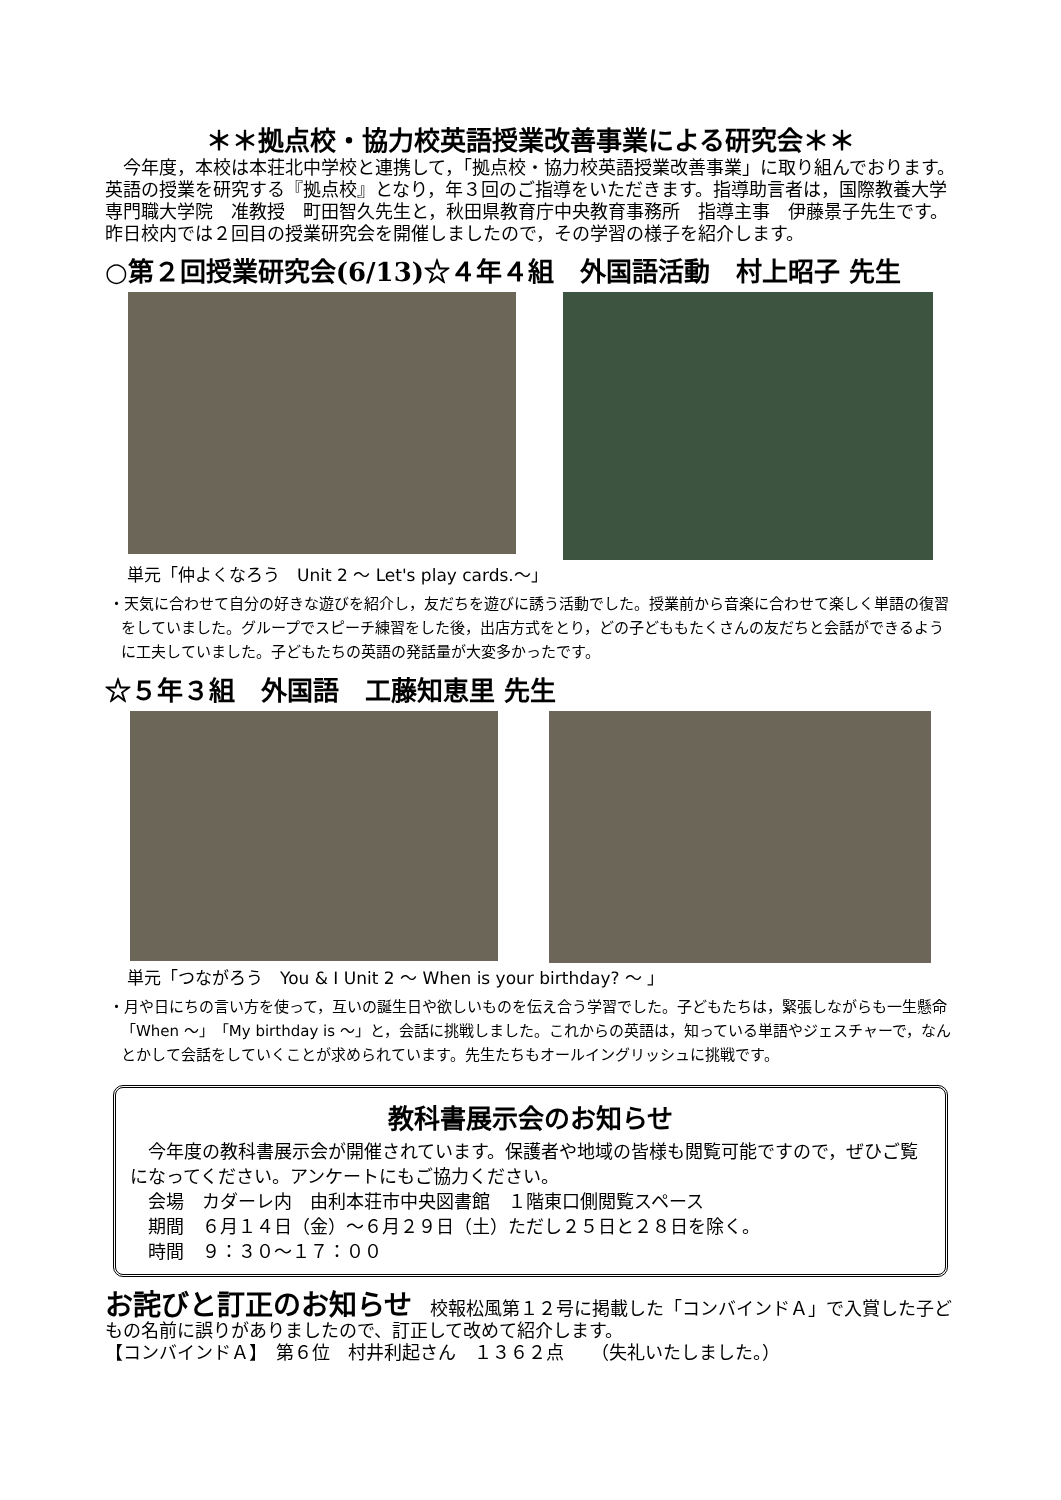＊＊拠点校・協力校英語授業改善事業による研究会＊＊
　今年度，本校は本荘北中学校と連携して，「拠点校・協力校英語授業改善事業」に取り組んでおります。英語の授業を研究する『拠点校』となり，年３回のご指導をいただきます。指導助言者は，国際教養大学専門職大学院　准教授　町田智久先生と，秋田県教育庁中央教育事務所　指導主事　伊藤景子先生です。昨日校内では２回目の授業研究会を開催しましたので，その学習の様子を紹介します。
○第２回授業研究会(6/13)☆４年４組　外国語活動　村上昭子 先生
単元「仲よくなろう　Unit 2 ～ Let's play cards.～」
・天気に合わせて自分の好きな遊びを紹介し，友だちを遊びに誘う活動でした。授業前から音楽に合わせて楽しく単語の復習をしていました。グループでスピーチ練習をした後，出店方式をとり，どの子どももたくさんの友だちと会話ができるように工夫していました。子どもたちの英語の発話量が大変多かったです。
☆５年３組　外国語　工藤知恵里 先生
単元「つながろう　You & I Unit 2 ～ When is your birthday? ～ 」
・月や日にちの言い方を使って，互いの誕生日や欲しいものを伝え合う学習でした。子どもたちは，緊張しながらも一生懸命「When ～」「My birthday is ～」と，会話に挑戦しました。これからの英語は，知っている単語やジェスチャーで，なんとかして会話をしていくことが求められています。先生たちもオールイングリッシュに挑戦です。
教科書展示会のお知らせ
　今年度の教科書展示会が開催されています。保護者や地域の皆様も閲覧可能ですので，ぜひご覧になってください。アンケートにもご協力ください。
　会場　カダーレ内　由利本荘市中央図書館　１階東口側閲覧スペース
　期間　６月１４日（金）～６月２９日（土）ただし２５日と２８日を除く。
　時間　９：３０～１７：００
お詫びと訂正のお知らせ　校報松風第１２号に掲載した「コンバインドＡ」で入賞した子どもの名前に誤りがありましたので、訂正して改めて紹介します。
【コンバインドＡ】　第６位　村井利起さん　１３６２点　　（失礼いたしました。）